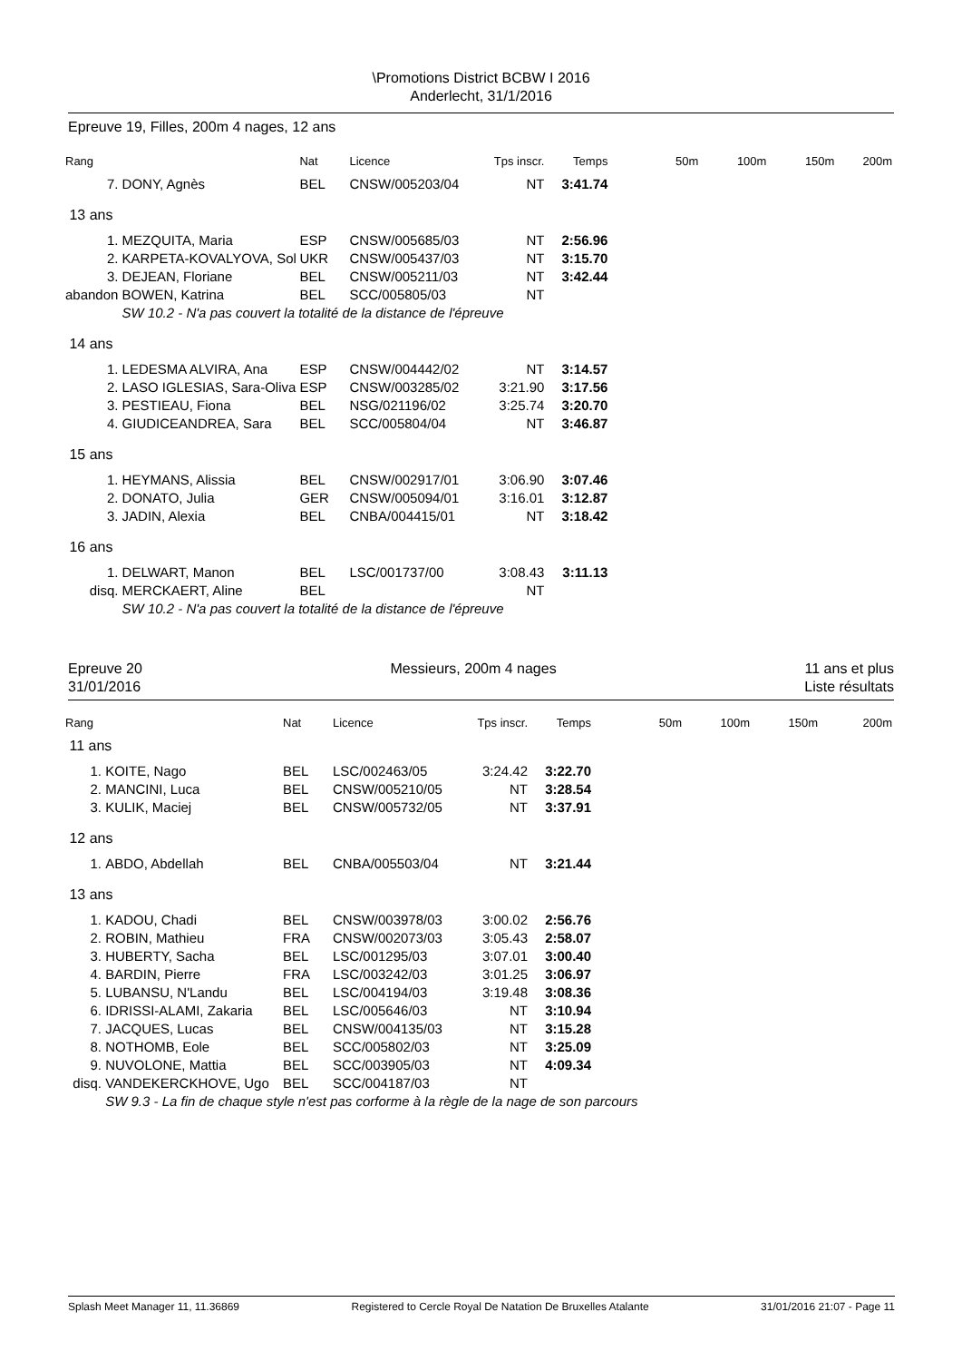\Promotions District BCBW I 2016
Anderlecht, 31/1/2016
Epreuve 19, Filles, 200m 4 nages, 12 ans
| Rang | | Nat | Licence | Tps inscr. | Temps | 50m | 100m | 150m | 200m |
| --- | --- | --- | --- | --- | --- | --- | --- | --- | --- |
| 7. | DONY, Agnès | BEL | CNSW/005203/04 | NT | 3:41.74 | | | | |
| 13 ans | | | | | | | | | |
| 1. | MEZQUITA, Maria | ESP | CNSW/005685/03 | NT | 2:56.96 | | | | |
| 2. | KARPETA-KOVALYOVA, Sol | UKR | CNSW/005437/03 | NT | 3:15.70 | | | | |
| 3. | DEJEAN, Floriane | BEL | CNSW/005211/03 | NT | 3:42.44 | | | | |
| abandon | BOWEN, Katrina | BEL | SCC/005805/03 | NT | | | | | |
| | SW 10.2 - N'a pas couvert la totalité de la distance de l'épreuve | | | | | | | | |
| 14 ans | | | | | | | | | |
| 1. | LEDESMA ALVIRA, Ana | ESP | CNSW/004442/02 | NT | 3:14.57 | | | | |
| 2. | LASO IGLESIAS, Sara-Oliva | ESP | CNSW/003285/02 | 3:21.90 | 3:17.56 | | | | |
| 3. | PESTIEAU, Fiona | BEL | NSG/021196/02 | 3:25.74 | 3:20.70 | | | | |
| 4. | GIUDICEANDREA, Sara | BEL | SCC/005804/04 | NT | 3:46.87 | | | | |
| 15 ans | | | | | | | | | |
| 1. | HEYMANS, Alissia | BEL | CNSW/002917/01 | 3:06.90 | 3:07.46 | | | | |
| 2. | DONATO, Julia | GER | CNSW/005094/01 | 3:16.01 | 3:12.87 | | | | |
| 3. | JADIN, Alexia | BEL | CNBA/004415/01 | NT | 3:18.42 | | | | |
| 16 ans | | | | | | | | | |
| 1. | DELWART, Manon | BEL | LSC/001737/00 | 3:08.43 | 3:11.13 | | | | |
| disq. | MERCKAERT, Aline | BEL | | NT | | | | | |
| | SW 10.2 - N'a pas couvert la totalité de la distance de l'épreuve | | | | | | | | |
Epreuve 20
31/01/2016
Messieurs, 200m 4 nages 11 ans et plus
Liste résultats
| Rang | | Nat | Licence | Tps inscr. | Temps | 50m | 100m | 150m | 200m |
| --- | --- | --- | --- | --- | --- | --- | --- | --- | --- |
| 11 ans | | | | | | | | | |
| 1. | KOITE, Nago | BEL | LSC/002463/05 | 3:24.42 | 3:22.70 | | | | |
| 2. | MANCINI, Luca | BEL | CNSW/005210/05 | NT | 3:28.54 | | | | |
| 3. | KULIK, Maciej | BEL | CNSW/005732/05 | NT | 3:37.91 | | | | |
| 12 ans | | | | | | | | | |
| 1. | ABDO, Abdellah | BEL | CNBA/005503/04 | NT | 3:21.44 | | | | |
| 13 ans | | | | | | | | | |
| 1. | KADOU, Chadi | BEL | CNSW/003978/03 | 3:00.02 | 2:56.76 | | | | |
| 2. | ROBIN, Mathieu | FRA | CNSW/002073/03 | 3:05.43 | 2:58.07 | | | | |
| 3. | HUBERTY, Sacha | BEL | LSC/001295/03 | 3:07.01 | 3:00.40 | | | | |
| 4. | BARDIN, Pierre | FRA | LSC/003242/03 | 3:01.25 | 3:06.97 | | | | |
| 5. | LUBANSU, N'Landu | BEL | LSC/004194/03 | 3:19.48 | 3:08.36 | | | | |
| 6. | IDRISSI-ALAMI, Zakaria | BEL | LSC/005646/03 | NT | 3:10.94 | | | | |
| 7. | JACQUES, Lucas | BEL | CNSW/004135/03 | NT | 3:15.28 | | | | |
| 8. | NOTHOMB, Eole | BEL | SCC/005802/03 | NT | 3:25.09 | | | | |
| 9. | NUVOLONE, Mattia | BEL | SCC/003905/03 | NT | 4:09.34 | | | | |
| disq. | VANDEKERCKHOVE, Ugo | BEL | SCC/004187/03 | NT | | | | | |
| | SW 9.3 - La fin de chaque style n'est pas corforme à la règle de la nage de son parcours | | | | | | | | |
Splash Meet Manager 11, 11.36869 Registered to Cercle Royal De Natation De Bruxelles Atalante 31/01/2016 21:07 - Page 11